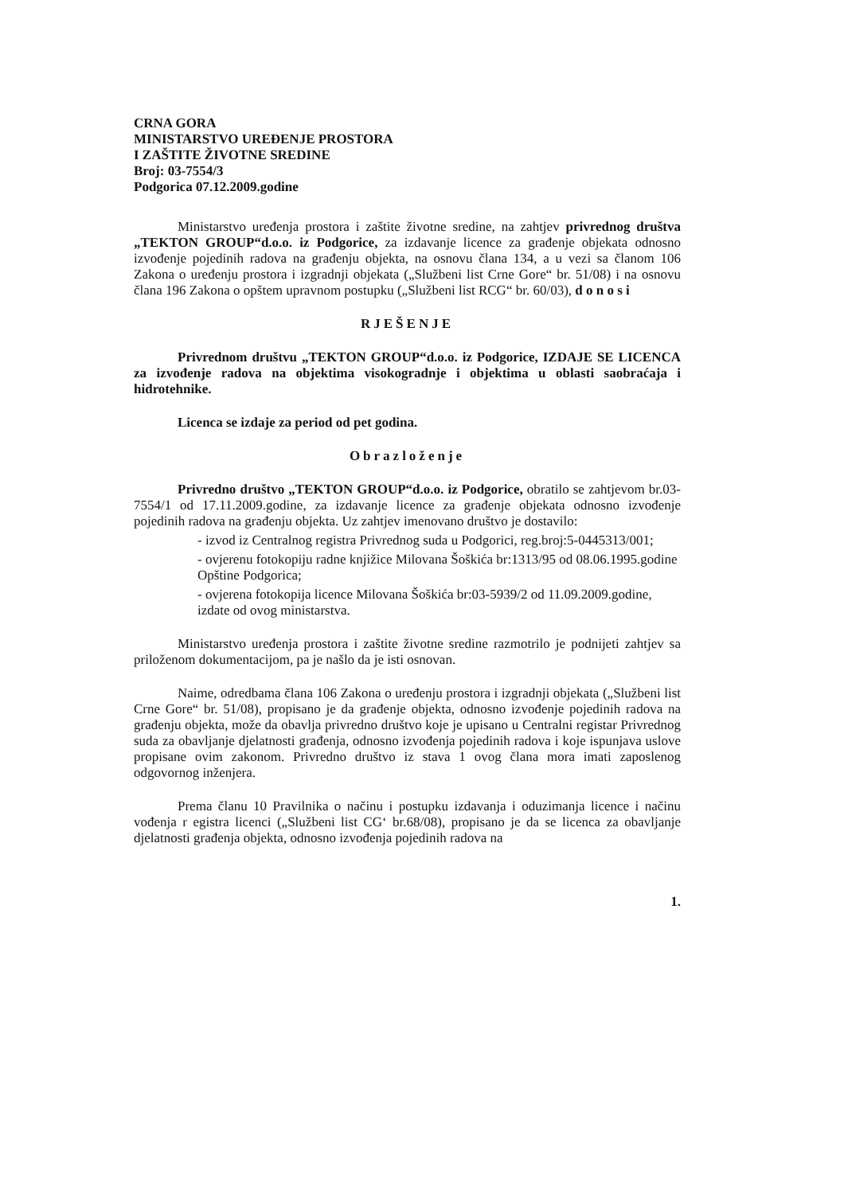CRNA GORA
MINISTARSTVO UREĐENJE PROSTORA
I ZAŠTITE ŽIVOTNE SREDINE
Broj: 03-7554/3
Podgorica 07.12.2009.godine
Ministarstvo uređenja prostora i zaštite životne sredine, na zahtjev privrednog društva „TEKTON GROUP“d.o.o. iz Podgorice, za izdavanje licence za građenje objekata odnosno izvođenje pojedinih radova na građenju objekta, na osnovu člana 134, a u vezi sa članom 106 Zakona o uređenju prostora i izgradnji objekata („Službeni list Crne Gore“ br. 51/08) i na osnovu člana 196 Zakona o opštem upravnom postupku („Službeni list RCG“ br. 60/03), d o n o s i
RJEŠENJE
Privrednom društvu „TEKTON GROUP“d.o.o. iz Podgorice, IZDAJE SE LICENCA za izvođenje radova na objektima visokogradnje i objektima u oblasti saobraćaja i hidrotehnike.
Licenca se izdaje za period od pet godina.
Obrazloženje
Privredno društvo „TEKTON GROUP“d.o.o. iz Podgorice, obratilo se zahtjevom br.03-7554/1 od 17.11.2009.godine, za izdavanje licence za građenje objekata odnosno izvođenje pojedinih radova na građenju objekta. Uz zahtjev imenovano društvo je dostavilo:
- izvod iz Centralnog registra Privrednog suda u Podgorici, reg.broj:5-0445313/001;
- ovjerenu fotokopiju radne knjižice Milovana Šoškića br:1313/95 od 08.06.1995.godine Opštine Podgorica;
- ovjerena fotokopija licence Milovana Šoškića br:03-5939/2 od 11.09.2009.godine, izdate od ovog ministarstva.
Ministarstvo uređenja prostora i zaštite životne sredine razmotrilo je podnijeti zahtjev sa priloženom dokumentacijom, pa je našlo da je isti osnovan.
Naime, odredbama člana 106 Zakona o uređenju prostora i izgradnji objekata („Službeni list Crne Gore“ br. 51/08), propisano je da građenje objekta, odnosno izvođenje pojedinih radova na građenju objekta, može da obavlja privredno društvo koje je upisano u Centralni registar Privrednog suda za obavljanje djelatnosti građenja, odnosno izvođenja pojedinih radova i koje ispunjava uslove propisane ovim zakonom. Privredno društvo iz stava 1 ovog člana mora imati zaposlenog odgovornog inženjera.
Prema članu 10 Pravilnika o načinu i postupku izdavanja i oduzimanja licence i načinu vođenja r egistra licenci („Službeni list CG‘ br.68/08), propisano je da se licenca za obavljanje djelatnosti građenja objekta, odnosno izvođenja pojedinih radova na
1.